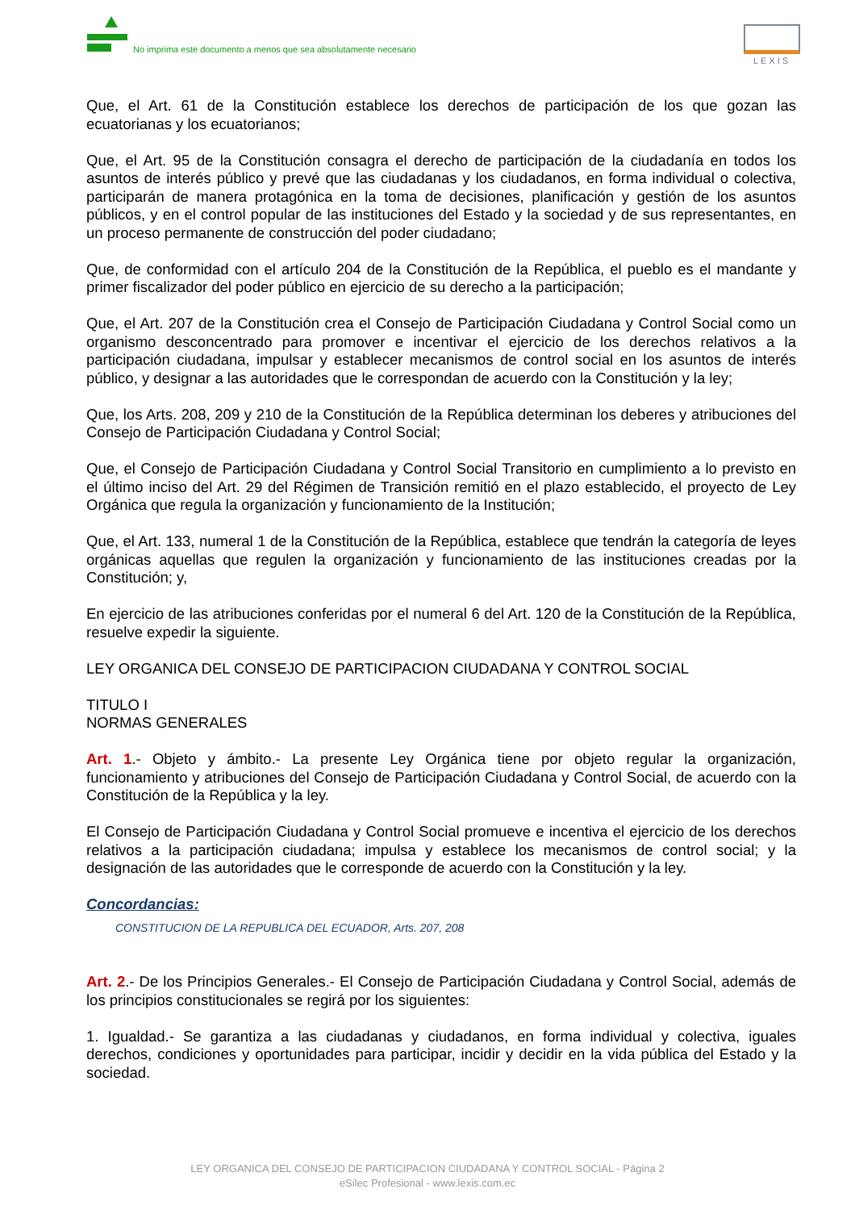No imprima este documento a menos que sea absolutamente necesario
LEXIS
Que, el Art. 61 de la Constitución establece los derechos de participación de los que gozan las ecuatorianas y los ecuatorianos;
Que, el Art. 95 de la Constitución consagra el derecho de participación de la ciudadanía en todos los asuntos de interés público y prevé que las ciudadanas y los ciudadanos, en forma individual o colectiva, participarán de manera protagónica en la toma de decisiones, planificación y gestión de los asuntos públicos, y en el control popular de las instituciones del Estado y la sociedad y de sus representantes, en un proceso permanente de construcción del poder ciudadano;
Que, de conformidad con el artículo 204 de la Constitución de la República, el pueblo es el mandante y primer fiscalizador del poder público en ejercicio de su derecho a la participación;
Que, el Art. 207 de la Constitución crea el Consejo de Participación Ciudadana y Control Social como un organismo desconcentrado para promover e incentivar el ejercicio de los derechos relativos a la participación ciudadana, impulsar y establecer mecanismos de control social en los asuntos de interés público, y designar a las autoridades que le correspondan de acuerdo con la Constitución y la ley;
Que, los Arts. 208, 209 y 210 de la Constitución de la República determinan los deberes y atribuciones del Consejo de Participación Ciudadana y Control Social;
Que, el Consejo de Participación Ciudadana y Control Social Transitorio en cumplimiento a lo previsto en el último inciso del Art. 29 del Régimen de Transición remitió en el plazo establecido, el proyecto de Ley Orgánica que regula la organización y funcionamiento de la Institución;
Que, el Art. 133, numeral 1 de la Constitución de la República, establece que tendrán la categoría de leyes orgánicas aquellas que regulen la organización y funcionamiento de las instituciones creadas por la Constitución; y,
En ejercicio de las atribuciones conferidas por el numeral 6 del Art. 120 de la Constitución de la República, resuelve expedir la siguiente.
LEY ORGANICA DEL CONSEJO DE PARTICIPACION CIUDADANA Y CONTROL SOCIAL
TITULO I
NORMAS GENERALES
Art. 1.- Objeto y ámbito.- La presente Ley Orgánica tiene por objeto regular la organización, funcionamiento y atribuciones del Consejo de Participación Ciudadana y Control Social, de acuerdo con la Constitución de la República y la ley.
El Consejo de Participación Ciudadana y Control Social promueve e incentiva el ejercicio de los derechos relativos a la participación ciudadana; impulsa y establece los mecanismos de control social; y la designación de las autoridades que le corresponde de acuerdo con la Constitución y la ley.
Concordancias:
CONSTITUCION DE LA REPUBLICA DEL ECUADOR, Arts. 207, 208
Art. 2.- De los Principios Generales.- El Consejo de Participación Ciudadana y Control Social, además de los principios constitucionales se regirá por los siguientes:
1. Igualdad.- Se garantiza a las ciudadanas y ciudadanos, en forma individual y colectiva, iguales derechos, condiciones y oportunidades para participar, incidir y decidir en la vida pública del Estado y la sociedad.
LEY ORGANICA DEL CONSEJO DE PARTICIPACION CIUDADANA Y CONTROL SOCIAL - Página 2
eSilec Profesional - www.lexis.com.ec